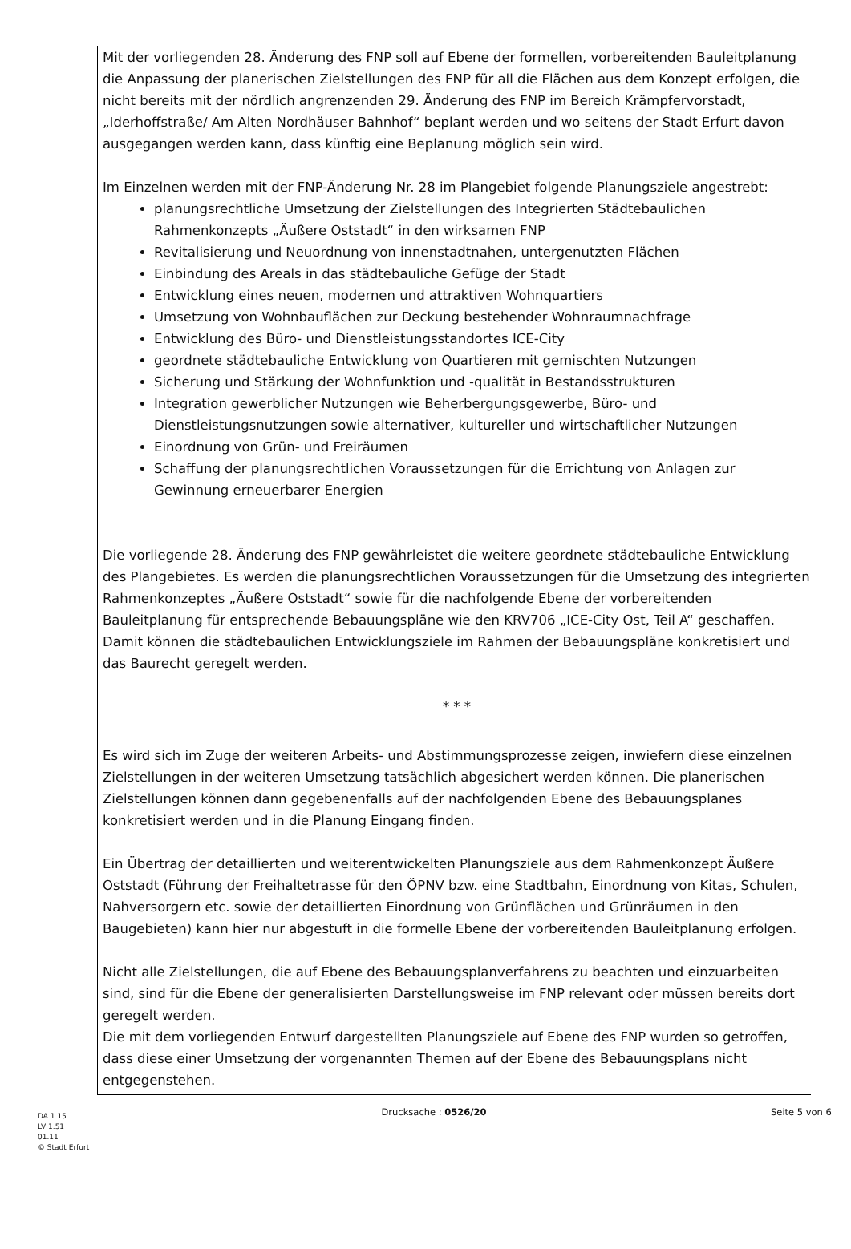Mit der vorliegenden 28. Änderung des FNP soll auf Ebene der formellen, vorbereitenden Bauleitplanung die Anpassung der planerischen Zielstellungen des FNP für all die Flächen aus dem Konzept erfolgen, die nicht bereits mit der nördlich angrenzenden 29. Änderung des FNP im Bereich Krämpfervorstadt, „Iderhoffstraße/ Am Alten Nordhäuser Bahnhof“ beplant werden und wo seitens der Stadt Erfurt davon ausgegangen werden kann, dass künftig eine Beplanung möglich sein wird.
Im Einzelnen werden mit der FNP-Änderung Nr. 28 im Plangebiet folgende Planungsziele angestrebt:
planungsrechtliche Umsetzung der Zielstellungen des Integrierten Städtebaulichen Rahmenkonzepts „Äußere Oststadt“ in den wirksamen FNP
Revitalisierung und Neuordnung von innenstadtnahen, untergenutzten Flächen
Einbindung des Areals in das städtebauliche Gefüge der Stadt
Entwicklung eines neuen, modernen und attraktiven Wohnquartiers
Umsetzung von Wohnbauflächen zur Deckung bestehender Wohnraumnachfrage
Entwicklung des Büro- und Dienstleistungsstandortes ICE-City
geordnete städtebauliche Entwicklung von Quartieren mit gemischten Nutzungen
Sicherung und Stärkung der Wohnfunktion und -qualität in Bestandsstrukturen
Integration gewerblicher Nutzungen wie Beherbergungsgewerbe, Büro- und Dienstleistungsnutzungen sowie alternativer, kultureller und wirtschaftlicher Nutzungen
Einordnung von Grün- und Freiräumen
Schaffung der planungsrechtlichen Voraussetzungen für die Errichtung von Anlagen zur Gewinnung erneuerbarer Energien
Die vorliegende 28. Änderung des FNP gewährleistet die weitere geordnete städtebauliche Entwicklung des Plangebietes. Es werden die planungsrechtlichen Voraussetzungen für die Umsetzung des integrierten Rahmenkonzeptes „Äußere Oststadt“ sowie für die nachfolgende Ebene der vorbereitenden Bauleitplanung für entsprechende Bebauungspläne wie den KRV706 „ICE-City Ost, Teil A“ geschaffen. Damit können die städtebaulichen Entwicklungsziele im Rahmen der Bebauungspläne konkretisiert und das Baurecht geregelt werden.
* * *
Es wird sich im Zuge der weiteren Arbeits- und Abstimmungsprozesse zeigen, inwiefern diese einzelnen Zielstellungen in der weiteren Umsetzung tatsächlich abgesichert werden können. Die planerischen Zielstellungen können dann gegebenenfalls auf der nachfolgenden Ebene des Bebauungsplanes konkretisiert werden und in die Planung Eingang finden.
Ein Übertrag der detaillierten und weiterentwickelten Planungsziele aus dem Rahmenkonzept Äußere Oststadt (Führung der Freihaltetrasse für den ÖPNV bzw. eine Stadtbahn, Einordnung von Kitas, Schulen, Nahversorgern etc. sowie der detaillierten Einordnung von Grünflächen und Grünräumen in den Baugebieten) kann hier nur abgestuft in die formelle Ebene der vorbereitenden Bauleitplanung erfolgen.
Nicht alle Zielstellungen, die auf Ebene des Bebauungsplanverfahrens zu beachten und einzuarbeiten sind, sind für die Ebene der generalisierten Darstellungsweise im FNP relevant oder müssen bereits dort geregelt werden.
Die mit dem vorliegenden Entwurf dargestellten Planungsziele auf Ebene des FNP wurden so getroffen, dass diese einer Umsetzung der vorgenannten Themen auf der Ebene des Bebauungsplans nicht entgegenstehen.
DA 1.15
LV 1.51
01.11
© Stadt Erfurt
Drucksache : 0526/20 Seite 5 von 6